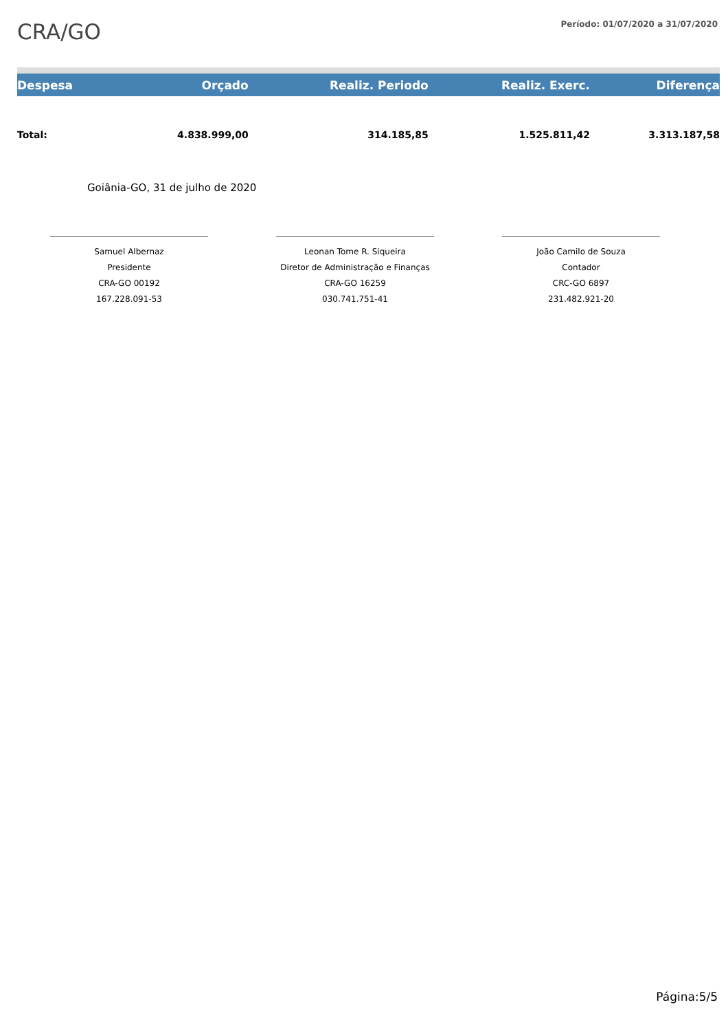CRA/GO
Período: 01/07/2020 a 31/07/2020
| Despesa | Orçado | Realiz. Periodo | Realiz. Exerc. | Diferença |
| --- | --- | --- | --- | --- |
| Total: | 4.838.999,00 | 314.185,85 | 1.525.811,42 | 3.313.187,58 |
Goiânia-GO, 31 de julho de 2020
Samuel Albernaz
Presidente
CRA-GO 00192
167.228.091-53
Leonan Tome R. Siqueira
Diretor de Administração e Finanças
CRA-GO 16259
030.741.751-41
João Camilo de Souza
Contador
CRC-GO 6897
231.482.921-20
Página:5/5